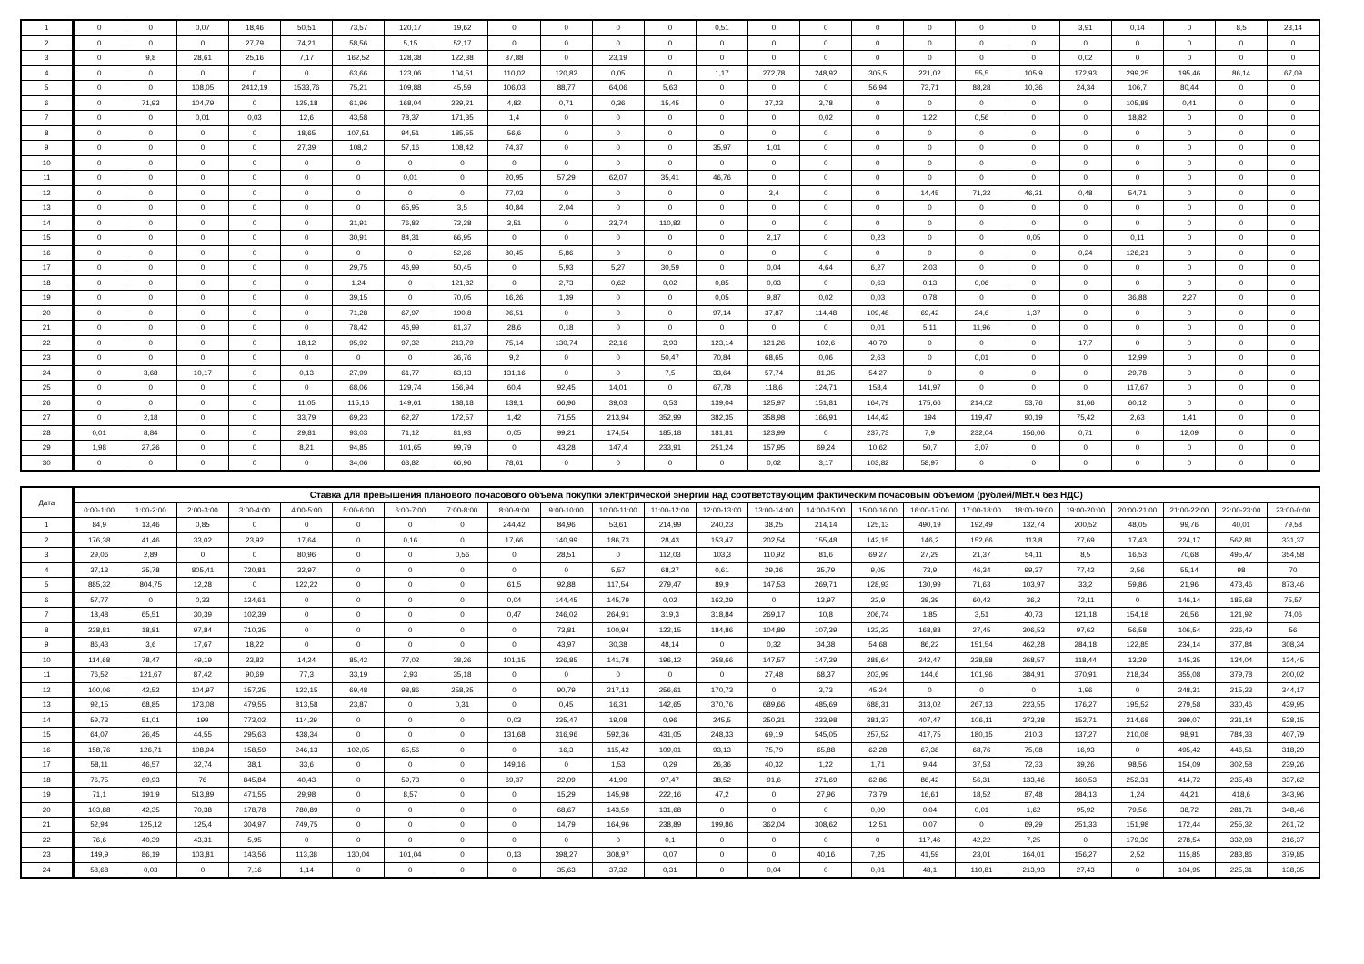| 1 | 0 | 0 | 0,07 | 18,46 | 50,51 | 73,57 | 120,17 | 19,62 | 0 | 0 | 0 | 0 | 0,51 | 0 | 0 | 0 | 0 | 0 | 0 | 3,91 | 0,14 | 0 | 8,5 | 23,14 |
| 2 | 0 | 0 | 0 | 27,79 | 74,21 | 58,56 | 5,15 | 52,17 | 0 | 0 | 0 | 0 | 0 | 0 | 0 | 0 | 0 | 0 | 0 | 0 | 0 | 0 | 0 | 0 |
| 3 | 0 | 9,8 | 28,61 | 25,16 | 7,17 | 162,52 | 128,38 | 122,38 | 37,88 | 0 | 23,19 | 0 | 0 | 0 | 0 | 0 | 0 | 0 | 0 | 0,02 | 0 | 0 | 0 | 0 |
| 4 | 0 | 0 | 0 | 0 | 0 | 63,66 | 123,06 | 104,51 | 110,02 | 120,82 | 0,05 | 0 | 1,17 | 272,78 | 248,92 | 305,5 | 221,02 | 55,5 | 105,9 | 172,93 | 299,25 | 195,46 | 86,14 | 67,09 |
| 5 | 0 | 0 | 108,05 | 2412,19 | 1533,76 | 75,21 | 109,88 | 45,59 | 106,03 | 88,77 | 64,06 | 5,63 | 0 | 0 | 0 | 56,94 | 73,71 | 88,28 | 10,36 | 24,34 | 106,7 | 80,44 | 0 | 0 |
| 6 | 0 | 71,93 | 104,79 | 0 | 125,18 | 61,96 | 168,04 | 229,21 | 4,82 | 0,71 | 0,36 | 15,45 | 0 | 37,23 | 3,78 | 0 | 0 | 0 | 0 | 0 | 105,88 | 0,41 | 0 | 0 |
| 7 | 0 | 0 | 0,01 | 0,03 | 12,6 | 43,58 | 78,37 | 171,35 | 1,4 | 0 | 0 | 0 | 0 | 0 | 0,02 | 0 | 1,22 | 0,56 | 0 | 0 | 18,82 | 0 | 0 | 0 |
| 8 | 0 | 0 | 0 | 0 | 18,65 | 107,51 | 94,51 | 185,55 | 56,6 | 0 | 0 | 0 | 0 | 0 | 0 | 0 | 0 | 0 | 0 | 0 | 0 | 0 | 0 | 0 |
| 9 | 0 | 0 | 0 | 0 | 27,39 | 108,2 | 57,16 | 108,42 | 74,37 | 0 | 0 | 0 | 35,97 | 1,01 | 0 | 0 | 0 | 0 | 0 | 0 | 0 | 0 | 0 | 0 |
| 10 | 0 | 0 | 0 | 0 | 0 | 0 | 0 | 0 | 0 | 0 | 0 | 0 | 0 | 0 | 0 | 0 | 0 | 0 | 0 | 0 | 0 | 0 | 0 | 0 |
| 11 | 0 | 0 | 0 | 0 | 0 | 0 | 0,01 | 0 | 20,95 | 57,29 | 62,07 | 35,41 | 46,76 | 0 | 0 | 0 | 0 | 0 | 0 | 0 | 0 | 0 | 0 | 0 |
| 12 | 0 | 0 | 0 | 0 | 0 | 0 | 0 | 0 | 77,03 | 0 | 0 | 0 | 0 | 3,4 | 0 | 0 | 14,45 | 71,22 | 46,21 | 0,48 | 54,71 | 0 | 0 | 0 |
| 13 | 0 | 0 | 0 | 0 | 0 | 0 | 65,95 | 3,5 | 40,84 | 2,04 | 0 | 0 | 0 | 0 | 0 | 0 | 0 | 0 | 0 | 0 | 0 | 0 | 0 | 0 |
| 14 | 0 | 0 | 0 | 0 | 0 | 31,91 | 76,82 | 72,28 | 3,51 | 0 | 23,74 | 110,82 | 0 | 0 | 0 | 0 | 0 | 0 | 0 | 0 | 0 | 0 | 0 | 0 |
| 15 | 0 | 0 | 0 | 0 | 0 | 30,91 | 84,31 | 66,95 | 0 | 0 | 0 | 0 | 0 | 2,17 | 0 | 0,23 | 0 | 0 | 0,05 | 0 | 0,11 | 0 | 0 | 0 |
| 16 | 0 | 0 | 0 | 0 | 0 | 0 | 0 | 52,26 | 80,45 | 5,86 | 0 | 0 | 0 | 0 | 0 | 0 | 0 | 0 | 0 | 0,24 | 126,21 | 0 | 0 | 0 |
| 17 | 0 | 0 | 0 | 0 | 0 | 29,75 | 46,99 | 50,45 | 0 | 5,93 | 5,27 | 30,59 | 0 | 0,04 | 4,64 | 6,27 | 2,03 | 0 | 0 | 0 | 0 | 0 | 0 | 0 |
| 18 | 0 | 0 | 0 | 0 | 0 | 1,24 | 0 | 121,82 | 0 | 2,73 | 0,62 | 0,02 | 0,85 | 0,03 | 0 | 0,63 | 0,13 | 0,06 | 0 | 0 | 0 | 0 | 0 | 0 |
| 19 | 0 | 0 | 0 | 0 | 0 | 39,15 | 0 | 70,05 | 16,26 | 1,39 | 0 | 0 | 0,05 | 9,87 | 0,02 | 0,03 | 0,78 | 0 | 0 | 0 | 36,88 | 2,27 | 0 | 0 |
| 20 | 0 | 0 | 0 | 0 | 0 | 71,28 | 67,97 | 190,8 | 96,51 | 0 | 0 | 0 | 97,14 | 37,87 | 114,48 | 109,48 | 69,42 | 24,6 | 1,37 | 0 | 0 | 0 | 0 | 0 |
| 21 | 0 | 0 | 0 | 0 | 0 | 78,42 | 46,99 | 81,37 | 28,6 | 0,18 | 0 | 0 | 0 | 0 | 0 | 0,01 | 5,11 | 11,96 | 0 | 0 | 0 | 0 | 0 | 0 |
| 22 | 0 | 0 | 0 | 0 | 18,12 | 95,92 | 97,32 | 213,79 | 75,14 | 130,74 | 22,16 | 2,93 | 123,14 | 121,26 | 102,6 | 40,79 | 0 | 0 | 0 | 17,7 | 0 | 0 | 0 | 0 |
| 23 | 0 | 0 | 0 | 0 | 0 | 0 | 0 | 36,76 | 9,2 | 0 | 0 | 50,47 | 70,84 | 68,65 | 0,06 | 2,63 | 0 | 0,01 | 0 | 0 | 12,99 | 0 | 0 | 0 |
| 24 | 0 | 3,68 | 10,17 | 0 | 0,13 | 27,99 | 61,77 | 83,13 | 131,16 | 0 | 0 | 7,5 | 33,64 | 57,74 | 81,35 | 54,27 | 0 | 0 | 0 | 0 | 29,78 | 0 | 0 | 0 |
| 25 | 0 | 0 | 0 | 0 | 0 | 68,06 | 129,74 | 156,94 | 60,4 | 92,45 | 14,01 | 0 | 67,78 | 118,6 | 124,71 | 158,4 | 141,97 | 0 | 0 | 0 | 117,67 | 0 | 0 | 0 |
| 26 | 0 | 0 | 0 | 0 | 11,05 | 115,16 | 149,61 | 188,18 | 139,1 | 66,96 | 39,03 | 0,53 | 139,04 | 125,97 | 151,81 | 164,79 | 175,66 | 214,02 | 53,76 | 31,66 | 60,12 | 0 | 0 | 0 |
| 27 | 0 | 2,18 | 0 | 0 | 33,79 | 69,23 | 62,27 | 172,57 | 1,42 | 71,55 | 213,94 | 352,99 | 382,35 | 358,98 | 166,91 | 144,42 | 194 | 119,47 | 90,19 | 75,42 | 2,63 | 1,41 | 0 | 0 |
| 28 | 0,01 | 8,84 | 0 | 0 | 29,81 | 93,03 | 71,12 | 81,93 | 0,05 | 99,21 | 174,54 | 185,18 | 181,81 | 123,99 | 0 | 237,73 | 7,9 | 232,04 | 156,06 | 0,71 | 0 | 12,09 | 0 | 0 |
| 29 | 1,98 | 27,26 | 0 | 0 | 8,21 | 94,85 | 101,65 | 99,79 | 0 | 43,28 | 147,4 | 233,91 | 251,24 | 157,95 | 69,24 | 10,62 | 50,7 | 3,07 | 0 | 0 | 0 | 0 | 0 | 0 |
| 30 | 0 | 0 | 0 | 0 | 0 | 34,06 | 63,82 | 66,96 | 78,61 | 0 | 0 | 0 | 0 | 0,02 | 3,17 | 103,82 | 58,97 | 0 | 0 | 0 | 0 | 0 | 0 | 0 |
| Дата | Ставка для превышения планового почасового объема покупки электрической энергии над соответствующим фактическим почасовым объемом (рублей/МВт.ч без НДС) | | | | | | | | | | | | | | | | | | | | | | | |
| --- | --- | --- | --- | --- | --- | --- | --- | --- | --- | --- | --- | --- | --- | --- | --- | --- | --- | --- | --- | --- | --- | --- | --- | --- |
| | 0:00-1:00 | 1:00-2:00 | 2:00-3:00 | 3:00-4:00 | 4:00-5:00 | 5:00-6:00 | 6:00-7:00 | 7:00-8:00 | 8:00-9:00 | 9:00-10:00 | 10:00-11:00 | 11:00-12:00 | 12:00-13:00 | 13:00-14:00 | 14:00-15:00 | 15:00-16:00 | 16:00-17:00 | 17:00-18:00 | 18:00-19:00 | 19:00-20:00 | 20:00-21:00 | 21:00-22:00 | 22:00-23:00 | 23:00-0:00 |
| 1 | 84,9 | 13,46 | 0,85 | 0 | 0 | 0 | 0 | 0 | 244,42 | 84,96 | 53,61 | 214,99 | 240,23 | 38,25 | 214,14 | 125,13 | 490,19 | 192,49 | 132,74 | 200,52 | 48,05 | 99,76 | 40,01 | 79,58 |
| 2 | 176,38 | 41,46 | 33,02 | 23,92 | 17,64 | 0 | 0,16 | 0 | 17,66 | 140,99 | 186,73 | 28,43 | 153,47 | 202,54 | 155,48 | 142,15 | 146,2 | 152,66 | 113,8 | 77,69 | 17,43 | 224,17 | 562,81 | 331,37 |
| 3 | 29,06 | 2,89 | 0 | 0 | 80,96 | 0 | 0 | 0,56 | 0 | 28,51 | 0 | 112,03 | 103,3 | 110,92 | 81,6 | 69,27 | 27,29 | 21,37 | 54,11 | 8,5 | 16,53 | 70,68 | 495,47 | 354,58 |
| 4 | 37,13 | 25,78 | 805,41 | 720,81 | 32,97 | 0 | 0 | 0 | 0 | 0 | 5,57 | 68,27 | 0,61 | 29,36 | 35,79 | 9,05 | 73,9 | 46,34 | 99,37 | 77,42 | 2,56 | 55,14 | 98 | 70 |
| 5 | 885,32 | 804,75 | 12,28 | 0 | 122,22 | 0 | 0 | 0 | 61,5 | 92,88 | 117,54 | 279,47 | 89,9 | 147,53 | 269,71 | 128,93 | 130,99 | 71,63 | 103,97 | 33,2 | 59,86 | 21,96 | 473,46 | 873,46 |
| 6 | 57,77 | 0 | 0,33 | 134,61 | 0 | 0 | 0 | 0 | 0,04 | 144,45 | 145,79 | 0,02 | 162,29 | 0 | 13,97 | 22,9 | 38,39 | 60,42 | 36,2 | 72,11 | 0 | 146,14 | 185,68 | 75,57 |
| 7 | 18,48 | 65,51 | 30,39 | 102,39 | 0 | 0 | 0 | 0 | 0,47 | 246,02 | 264,91 | 319,3 | 318,84 | 269,17 | 10,8 | 206,74 | 1,85 | 3,51 | 40,73 | 121,18 | 154,18 | 26,56 | 121,92 | 74,06 |
| 8 | 228,81 | 18,81 | 97,84 | 710,35 | 0 | 0 | 0 | 0 | 0 | 73,81 | 100,94 | 122,15 | 184,86 | 104,89 | 107,39 | 122,22 | 168,88 | 27,45 | 306,53 | 97,62 | 56,58 | 106,54 | 226,49 | 56 |
| 9 | 86,43 | 3,6 | 17,67 | 18,22 | 0 | 0 | 0 | 0 | 0 | 43,97 | 30,38 | 48,14 | 0 | 0,32 | 34,38 | 54,68 | 86,22 | 151,54 | 462,28 | 284,18 | 122,85 | 234,14 | 377,84 | 308,34 |
| 10 | 114,68 | 78,47 | 49,19 | 23,82 | 14,24 | 85,42 | 77,02 | 38,26 | 101,15 | 326,85 | 141,78 | 196,12 | 358,66 | 147,57 | 147,29 | 288,64 | 242,47 | 228,58 | 268,57 | 118,44 | 13,29 | 145,35 | 134,04 | 134,45 |
| 11 | 76,52 | 121,67 | 87,42 | 90,69 | 77,3 | 33,19 | 2,93 | 35,18 | 0 | 0 | 0 | 0 | 0 | 27,48 | 68,37 | 203,99 | 144,6 | 101,96 | 384,91 | 370,91 | 218,34 | 355,08 | 379,78 | 200,02 |
| 12 | 100,06 | 42,52 | 104,97 | 157,25 | 122,15 | 69,48 | 98,86 | 258,25 | 0 | 90,79 | 217,13 | 256,61 | 170,73 | 0 | 3,73 | 45,24 | 0 | 0 | 0 | 1,96 | 0 | 248,31 | 215,23 | 344,17 |
| 13 | 92,15 | 68,85 | 173,08 | 479,55 | 813,58 | 23,87 | 0 | 0,31 | 0 | 0,45 | 16,31 | 142,65 | 370,76 | 689,66 | 485,69 | 688,31 | 313,02 | 267,13 | 223,55 | 176,27 | 195,52 | 279,58 | 330,46 | 439,95 |
| 14 | 59,73 | 51,01 | 199 | 773,02 | 114,29 | 0 | 0 | 0 | 0,03 | 235,47 | 19,08 | 0,96 | 245,5 | 250,31 | 233,98 | 381,37 | 407,47 | 106,11 | 373,38 | 152,71 | 214,68 | 399,07 | 231,14 | 528,15 |
| 15 | 64,07 | 26,45 | 44,55 | 295,63 | 438,34 | 0 | 0 | 0 | 131,68 | 316,96 | 592,36 | 431,05 | 248,33 | 69,19 | 545,05 | 257,52 | 417,75 | 180,15 | 210,3 | 137,27 | 210,08 | 98,91 | 784,33 | 407,79 |
| 16 | 158,76 | 126,71 | 108,94 | 158,59 | 246,13 | 102,05 | 65,56 | 0 | 0 | 16,3 | 115,42 | 109,01 | 93,13 | 75,79 | 65,88 | 62,28 | 67,38 | 68,76 | 75,08 | 16,93 | 0 | 495,42 | 446,51 | 318,29 |
| 17 | 58,11 | 46,57 | 32,74 | 38,1 | 33,6 | 0 | 0 | 0 | 149,16 | 0 | 1,53 | 0,29 | 26,36 | 40,32 | 1,22 | 1,71 | 9,44 | 37,53 | 72,33 | 39,26 | 98,56 | 154,09 | 302,58 | 239,26 |
| 18 | 76,75 | 69,93 | 76 | 845,84 | 40,43 | 0 | 59,73 | 0 | 69,37 | 22,09 | 41,99 | 97,47 | 38,52 | 91,6 | 271,69 | 62,86 | 86,42 | 56,31 | 133,46 | 160,53 | 252,31 | 414,72 | 235,48 | 337,62 |
| 19 | 71,1 | 191,9 | 513,89 | 471,55 | 29,98 | 0 | 8,57 | 0 | 0 | 15,29 | 145,98 | 222,16 | 47,2 | 0 | 27,96 | 73,79 | 16,61 | 18,52 | 87,48 | 284,13 | 1,24 | 44,21 | 418,6 | 343,96 |
| 20 | 103,88 | 42,35 | 70,38 | 178,78 | 780,89 | 0 | 0 | 0 | 0 | 68,67 | 143,59 | 131,68 | 0 | 0 | 0 | 0,09 | 0,04 | 0,01 | 1,62 | 95,92 | 79,56 | 38,72 | 281,71 | 348,46 |
| 21 | 52,94 | 125,12 | 125,4 | 304,97 | 749,75 | 0 | 0 | 0 | 0 | 14,79 | 164,96 | 238,89 | 199,86 | 362,04 | 308,62 | 12,51 | 0,07 | 0 | 69,29 | 251,33 | 151,98 | 172,44 | 255,32 | 261,72 |
| 22 | 76,6 | 40,39 | 43,31 | 5,95 | 0 | 0 | 0 | 0 | 0 | 0 | 0 | 0,1 | 0 | 0 | 0 | 0 | 117,46 | 42,22 | 7,25 | 0 | 179,39 | 278,54 | 332,98 | 216,37 |
| 23 | 149,9 | 86,19 | 103,81 | 143,56 | 113,38 | 130,04 | 101,04 | 0 | 0,13 | 398,27 | 308,97 | 0,07 | 0 | 0 | 40,16 | 7,25 | 41,59 | 23,01 | 164,01 | 156,27 | 2,52 | 115,85 | 283,86 | 379,85 |
| 24 | 58,68 | 0,03 | 0 | 7,16 | 1,14 | 0 | 0 | 0 | 0 | 35,63 | 37,32 | 0,31 | 0 | 0,04 | 0 | 0,01 | 48,1 | 110,81 | 213,93 | 27,43 | 0 | 104,95 | 225,31 | 138,35 |